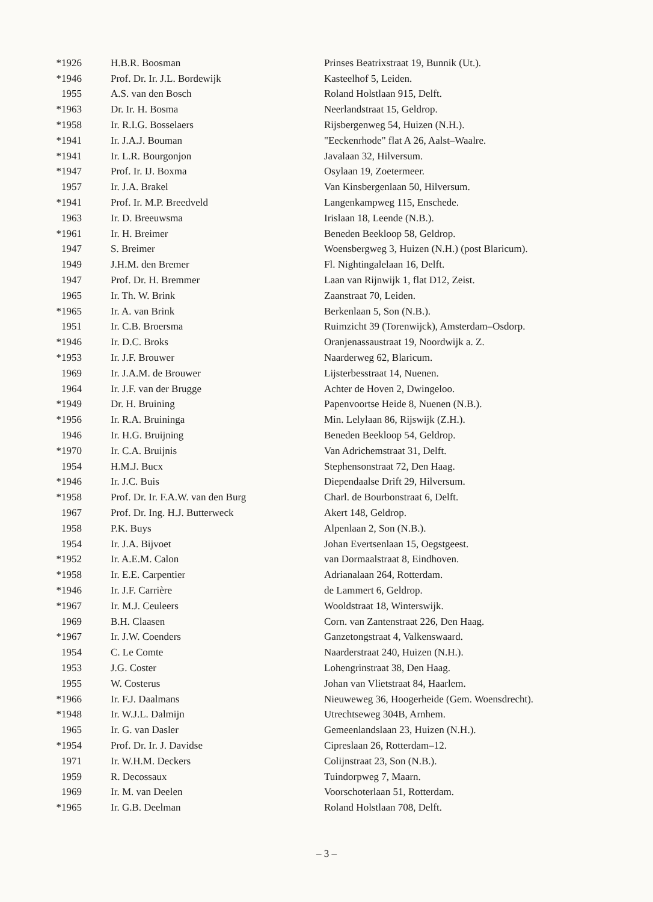| *1926 | H.B.R. Boosman | Prinses Beatrixstraat 19, Bunnik (Ut.). |
| *1946 | Prof. Dr. Ir. J.L. Bordewijk | Kasteelhof 5, Leiden. |
| 1955 | A.S. van den Bosch | Roland Holstlaan 915, Delft. |
| *1963 | Dr. Ir. H. Bosma | Neerlandstraat 15, Geldrop. |
| *1958 | Ir. R.I.G. Bosselaers | Rijsbergenweg 54, Huizen (N.H.). |
| *1941 | Ir. J.A.J. Bouman | "Eeckenrhode" flat A 26, Aalst–Waalre. |
| *1941 | Ir. L.R. Bourgonjon | Javalaan 32, Hilversum. |
| *1947 | Prof. Ir. IJ. Boxma | Osylaan 19, Zoetermeer. |
| 1957 | Ir. J.A. Brakel | Van Kinsbergenlaan 50, Hilversum. |
| *1941 | Prof. Ir. M.P. Breedveld | Langenkampweg 115, Enschede. |
| 1963 | Ir. D. Breeuwsma | Irislaan 18, Leende (N.B.). |
| *1961 | Ir. H. Breimer | Beneden Beekloop 58, Geldrop. |
| 1947 | S. Breimer | Woensbergweg 3, Huizen (N.H.) (post Blaricum). |
| 1949 | J.H.M. den Bremer | Fl. Nightingalelaan 16, Delft. |
| 1947 | Prof. Dr. H. Bremmer | Laan van Rijnwijk 1, flat D12, Zeist. |
| 1965 | Ir. Th. W. Brink | Zaanstraat 70, Leiden. |
| *1965 | Ir. A. van Brink | Berkenlaan 5, Son (N.B.). |
| 1951 | Ir. C.B. Broersma | Ruimzicht 39 (Torenwijck), Amsterdam–Osdorp. |
| *1946 | Ir. D.C. Broks | Oranjenassaustraat 19, Noordwijk a. Z. |
| *1953 | Ir. J.F. Brouwer | Naarderweg 62, Blaricum. |
| 1969 | Ir. J.A.M. de Brouwer | Lijsterbesstraat 14, Nuenen. |
| 1964 | Ir. J.F. van der Brugge | Achter de Hoven 2, Dwingeloo. |
| *1949 | Dr. H. Bruining | Papenvoortse Heide 8, Nuenen (N.B.). |
| *1956 | Ir. R.A. Bruininga | Min. Lelylaan 86, Rijswijk (Z.H.). |
| 1946 | Ir. H.G. Bruijning | Beneden Beekloop 54, Geldrop. |
| *1970 | Ir. C.A. Bruijnis | Van Adrichemstraat 31, Delft. |
| 1954 | H.M.J. Bucx | Stephensonstraat 72, Den Haag. |
| *1946 | Ir. J.C. Buis | Diependaalse Drift 29, Hilversum. |
| *1958 | Prof. Dr. Ir. F.A.W. van den Burg | Charl. de Bourbonstraat 6, Delft. |
| 1967 | Prof. Dr. Ing. H.J. Butterweck | Akert 148, Geldrop. |
| 1958 | P.K. Buys | Alpenlaan 2, Son (N.B.). |
| 1954 | Ir. J.A. Bijvoet | Johan Evertsenlaan 15, Oegstgeest. |
| *1952 | Ir. A.E.M. Calon | van Dormaalstraat 8, Eindhoven. |
| *1958 | Ir. E.E. Carpentier | Adrianalaan 264, Rotterdam. |
| *1946 | Ir. J.F. Carrière | de Lammert 6, Geldrop. |
| *1967 | Ir. M.J. Ceuleers | Wooldstraat 18, Winterswijk. |
| 1969 | B.H. Claasen | Corn. van Zantenstraat 226, Den Haag. |
| *1967 | Ir. J.W. Coenders | Ganzetongstraat 4, Valkenswaard. |
| 1954 | C. Le Comte | Naarderstraat 240, Huizen (N.H.). |
| 1953 | J.G. Coster | Lohengrinstraat 38, Den Haag. |
| 1955 | W. Costerus | Johan van Vlietstraat 84, Haarlem. |
| *1966 | Ir. F.J. Daalmans | Nieuweweg 36, Hoogerheide (Gem. Woensdrecht). |
| *1948 | Ir. W.J.L. Dalmijn | Utrechtseweg 304B, Arnhem. |
| 1965 | Ir. G. van Dasler | Gemeenlandslaan 23, Huizen (N.H.). |
| *1954 | Prof. Dr. Ir. J. Davidse | Cipreslaan 26, Rotterdam–12. |
| 1971 | Ir. W.H.M. Deckers | Colijnstraat 23, Son (N.B.). |
| 1959 | R. Decossaux | Tuindorpweg 7, Maarn. |
| 1969 | Ir. M. van Deelen | Voorschoterlaan 51, Rotterdam. |
| *1965 | Ir. G.B. Deelman | Roland Holstlaan 708, Delft. |
– 3 –